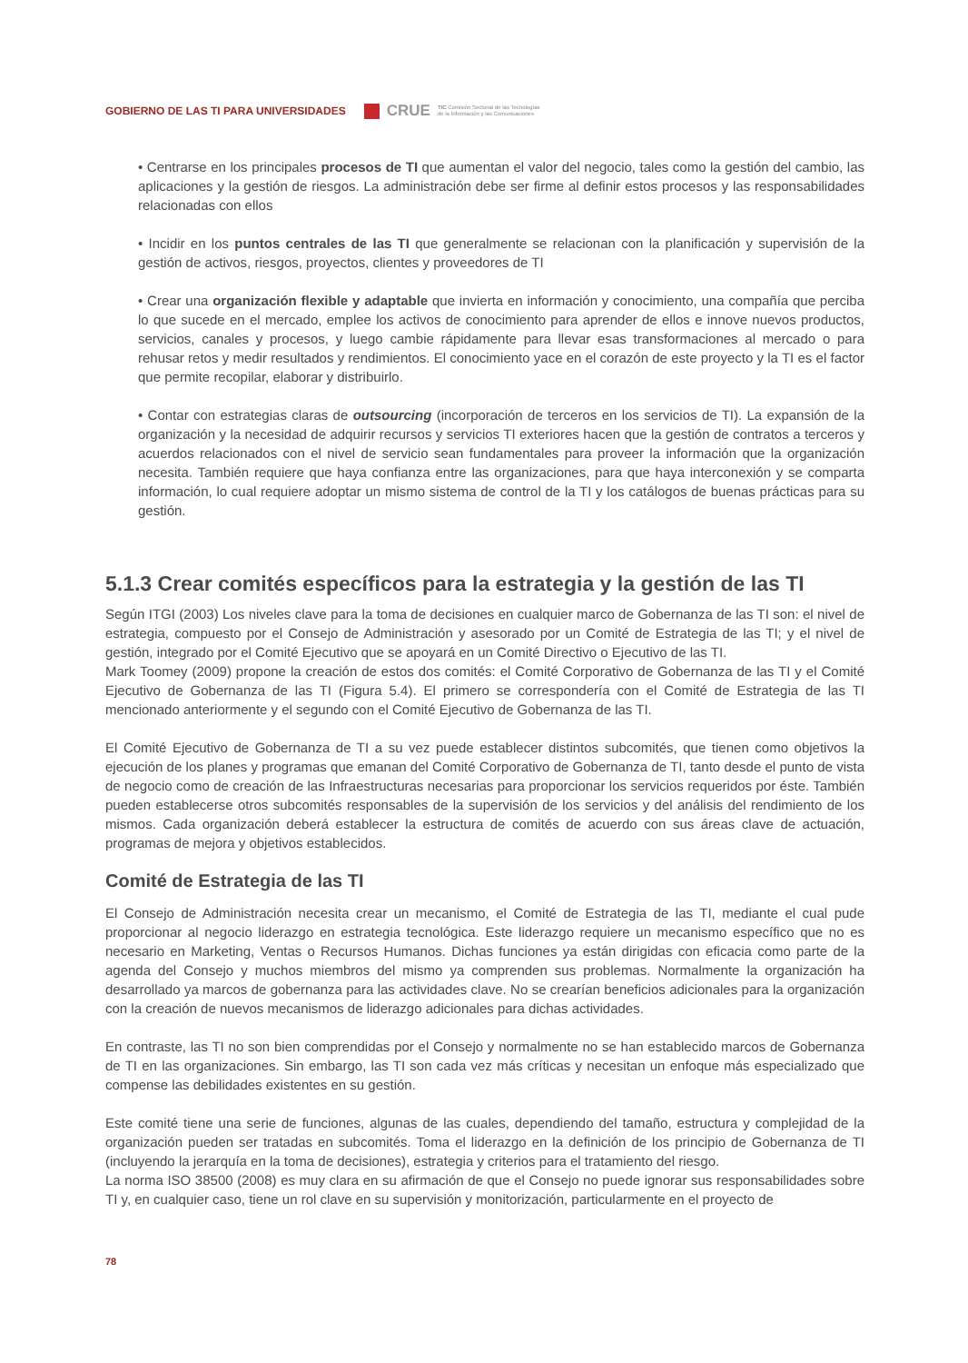GOBIERNO DE LAS TI PARA UNIVERSIDADES
CRUE TIC Comisión Sectorial de las Tecnologías
de la Información y las Comunicaciones
• Centrarse en los principales procesos de TI que aumentan el valor del negocio, tales como la gestión del cambio, las aplicaciones y la gestión de riesgos. La administración debe ser firme al definir estos procesos y las responsabilidades relacionadas con ellos
• Incidir en los puntos centrales de las TI que generalmente se relacionan con la planificación y supervisión de la gestión de activos, riesgos, proyectos, clientes y proveedores de TI
• Crear una organización flexible y adaptable que invierta en información y conocimiento, una compañía que perciba lo que sucede en el mercado, emplee los activos de conocimiento para aprender de ellos e innove nuevos productos, servicios, canales y procesos, y luego cambie rápidamente para llevar esas transformaciones al mercado o para rehusar retos y medir resultados y rendimientos. El conocimiento yace en el corazón de este proyecto y la TI es el factor que permite recopilar, elaborar y distribuirlo.
• Contar con estrategias claras de outsourcing (incorporación de terceros en los servicios de TI). La expansión de la organización y la necesidad de adquirir recursos y servicios TI exteriores hacen que la gestión de contratos a terceros y acuerdos relacionados con el nivel de servicio sean fundamentales para proveer la información que la organización necesita. También requiere que haya confianza entre las organizaciones, para que haya interconexión y se comparta información, lo cual requiere adoptar un mismo sistema de control de la TI y los catálogos de buenas prácticas para su gestión.
5.1.3 Crear comités específicos para la estrategia y la gestión de las TI
Según ITGI (2003) Los niveles clave para la toma de decisiones en cualquier marco de Gobernanza de las TI son: el nivel de estrategia, compuesto por el Consejo de Administración y asesorado por un Comité de Estrategia de las TI; y el nivel de gestión, integrado por el Comité Ejecutivo que se apoyará en un Comité Directivo o Ejecutivo de las TI.
Mark Toomey (2009) propone la creación de estos dos comités: el Comité Corporativo de Gobernanza de las TI y el Comité Ejecutivo de Gobernanza de las TI (Figura 5.4). El primero se correspondería con el Comité de Estrategia de las TI mencionado anteriormente y el segundo con el Comité Ejecutivo de Gobernanza de las TI.
El Comité Ejecutivo de Gobernanza de TI a su vez puede establecer distintos subcomités, que tienen como objetivos la ejecución de los planes y programas que emanan del Comité Corporativo de Gobernanza de TI, tanto desde el punto de vista de negocio como de creación de las Infraestructuras necesarias para proporcionar los servicios requeridos por éste. También pueden establecerse otros subcomités responsables de la supervisión de los servicios y del análisis del rendimiento de los mismos. Cada organización deberá establecer la estructura de comités de acuerdo con sus áreas clave de actuación, programas de mejora y objetivos establecidos.
Comité de Estrategia de las TI
El Consejo de Administración necesita crear un mecanismo, el Comité de Estrategia de las TI, mediante el cual pude proporcionar al negocio liderazgo en estrategia tecnológica. Este liderazgo requiere un mecanismo específico que no es necesario en Marketing, Ventas o Recursos Humanos. Dichas funciones ya están dirigidas con eficacia como parte de la agenda del Consejo y muchos miembros del mismo ya comprenden sus problemas. Normalmente la organización ha desarrollado ya marcos de gobernanza para las actividades clave. No se crearían beneficios adicionales para la organización con la creación de nuevos mecanismos de liderazgo adicionales para dichas actividades.
En contraste, las TI no son bien comprendidas por el Consejo y normalmente no se han establecido marcos de Gobernanza de TI en las organizaciones. Sin embargo, las TI son cada vez más críticas y necesitan un enfoque más especializado que compense las debilidades existentes en su gestión.
Este comité tiene una serie de funciones, algunas de las cuales, dependiendo del tamaño, estructura y complejidad de la organización pueden ser tratadas en subcomités. Toma el liderazgo en la definición de los principio de Gobernanza de TI (incluyendo la jerarquía en la toma de decisiones), estrategia y criterios para el tratamiento del riesgo.
La norma ISO 38500 (2008) es muy clara en su afirmación de que el Consejo no puede ignorar sus responsabilidades sobre TI y, en cualquier caso, tiene un rol clave en su supervisión y monitorización, particularmente en el proyecto de
78